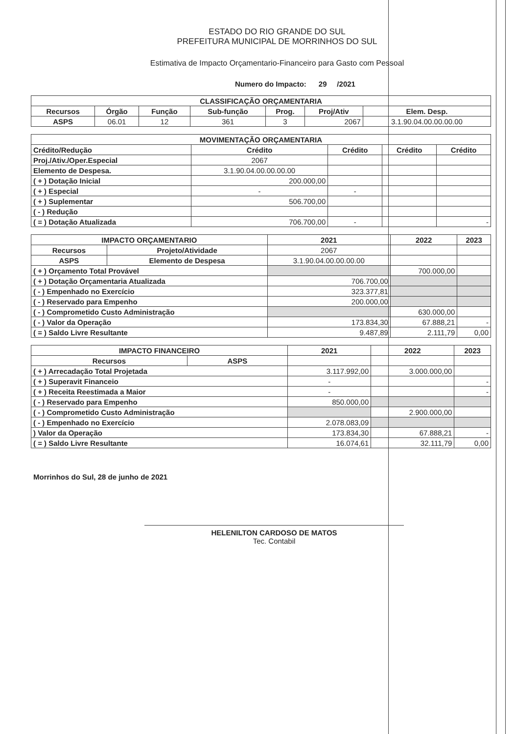ESTADO DO RIO GRANDE DO SUL
PREFEITURA MUNICIPAL DE MORRINHOS DO SUL
Estimativa de Impacto Orçamentario-Financeiro para Gasto com Pessoal
Numero do Impacto: 29 /2021
| CLASSIFICAÇÃO ORÇAMENTARIA | | | | | | |
| --- | --- | --- | --- | --- | --- | --- |
| Recursos | Órgão | Função | Sub-função | Prog. | Proj/Ativ | Elem. Desp. |
| ASPS | 06.01 | 12 | 361 | 3 | 2067 | 3.1.90.04.00.00.00.00 |
| MOVIMENTAÇÃO ORÇAMENTARIA | | | | |
| --- | --- | --- | --- | --- |
| Crédito/Redução | Crédito | Crédito | Crédito | Crédito |
| Proj./Ativ./Oper.Especial | 2067 | | | |
| Elemento de Despesa. | 3.1.90.04.00.00.00.00 | | | |
| ( + ) Dotação Inicial | 200.000,00 | | | |
| ( + ) Especial | - | - | | |
| ( + ) Suplementar | 506.700,00 | | | |
| ( - ) Redução | | | | |
| ( = ) Dotação Atualizada | 706.700,00 | - | | - |
| IMPACTO ORÇAMENTARIO | | 2021 | 2022 | 2023 |
| --- | --- | --- | --- | --- |
| Recursos | Projeto/Atividade | 2067 | | |
| ASPS | Elemento de Despesa | 3.1.90.04.00.00.00.00 | | |
| ( + ) Orçamento Total Provável | | | 700.000,00 | |
| ( + ) Dotação Orçamentaria Atualizada | | 706.700,00 | | |
| ( - ) Empenhado no Exercício | | 323.377,81 | | |
| ( - ) Reservado para Empenho | | 200.000,00 | | |
| ( - ) Comprometido Custo Administração | | | 630.000,00 | |
| ( - ) Valor da Operação | | 173.834,30 | 67.888,21 | - |
| ( = ) Saldo Livre Resultante | | 9.487,89 | 2.111,79 | 0,00 |
| IMPACTO FINANCEIRO | | 2021 | 2022 | 2023 |
| --- | --- | --- | --- | --- |
| Recursos | ASPS | | | |
| ( + ) Arrecadação Total Projetada | | 3.117.992,00 | 3.000.000,00 | |
| ( + ) Superavit Financeio | | - | | - |
| ( + ) Receita Reestimada a Maior | | - | | - |
| ( - ) Reservado para Empenho | | 850.000,00 | | |
| ( - ) Comprometido Custo Administração | | | 2.900.000,00 | |
| ( - ) Empenhado no Exercício | | 2.078.083,09 | | |
| ) Valor da Operação | | 173.834,30 | 67.888,21 | - |
| ( = ) Saldo Livre Resultante | | 16.074,61 | 32.111,79 | 0,00 |
Morrinhos do Sul, 28 de junho de 2021
HELENILTON CARDOSO DE MATOS
Tec. Contabil